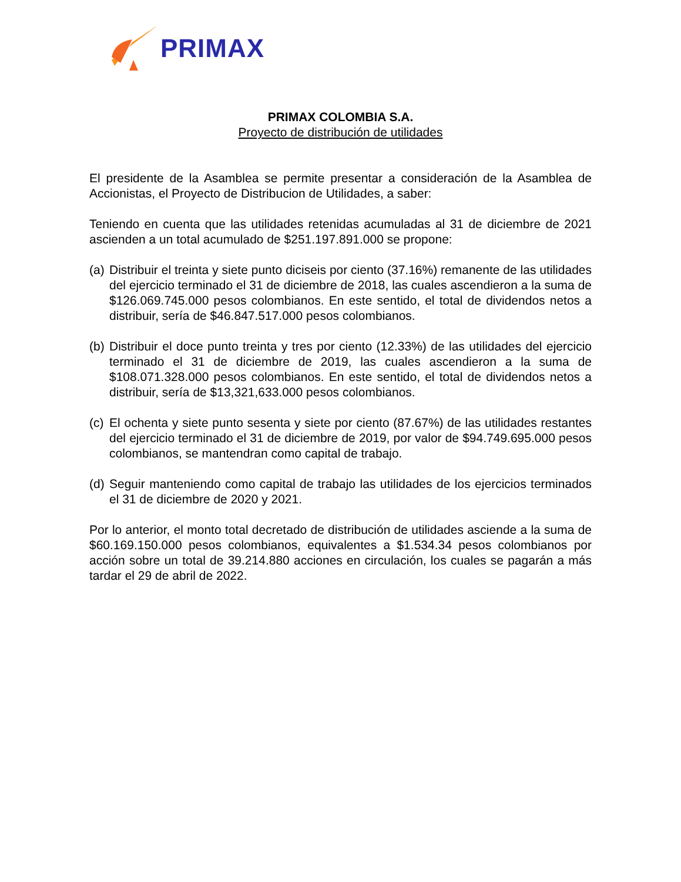PRIMAX
PRIMAX COLOMBIA S.A.
Proyecto de distribución de utilidades
El presidente de la Asamblea se permite presentar a consideración de la Asamblea de Accionistas, el Proyecto de Distribucion de Utilidades, a saber:
Teniendo en cuenta que las utilidades retenidas acumuladas al 31 de diciembre de 2021 ascienden a un total acumulado de $251.197.891.000 se propone:
(a) Distribuir el treinta y siete punto diciseis por ciento (37.16%) remanente de las utilidades del ejercicio terminado el 31 de diciembre de 2018, las cuales ascendieron a la suma de $126.069.745.000 pesos colombianos. En este sentido, el total de dividendos netos a distribuir, sería de $46.847.517.000 pesos colombianos.
(b) Distribuir el doce punto treinta y tres por ciento (12.33%) de las utilidades del ejercicio terminado el 31 de diciembre de 2019, las cuales ascendieron a la suma de $108.071.328.000 pesos colombianos. En este sentido, el total de dividendos netos a distribuir, sería de $13,321,633.000 pesos colombianos.
(c) El ochenta y siete punto sesenta y siete por ciento (87.67%) de las utilidades restantes del ejercicio terminado el 31 de diciembre de 2019, por valor de $94.749.695.000 pesos colombianos, se mantendran como capital de trabajo.
(d) Seguir manteniendo como capital de trabajo las utilidades de los ejercicios terminados el 31 de diciembre de 2020 y 2021.
Por lo anterior, el monto total decretado de distribución de utilidades asciende a la suma de $60.169.150.000 pesos colombianos, equivalentes a $1.534.34 pesos colombianos por acción sobre un total de 39.214.880 acciones en circulación, los cuales se pagarán a más tardar el 29 de abril de 2022.